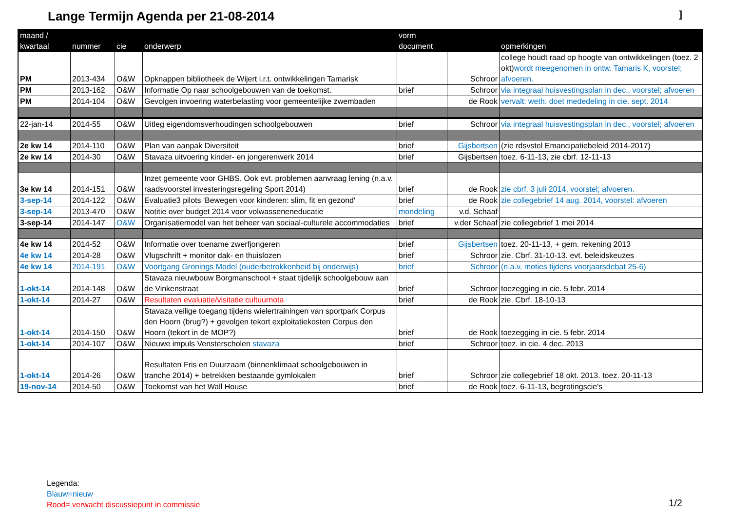Lange Termijn Agenda per 21-08-2014
]
| maand / kwartaal | nummer | cie | onderwerp | vorm document | | opmerkingen |
| --- | --- | --- | --- | --- | --- | --- |
| PM | 2013-434 | O&W | Opknappen bibliotheek de Wijert i.r.t. ontwikkelingen Tamarisk | | Schroor | college houdt raad op hoogte van ontwikkelingen (toez. 2 okt) wordt meegenomen in ontw. Tamaris K, voorstel; afvoeren. |
| PM | 2013-162 | O&W | Informatie Op naar schoolgebouwen van de toekomst. | brief | Schroor | via integraal huisvestingsplan in dec., voorstel; afvoeren |
| PM | 2014-104 | O&W | Gevolgen invoering waterbelasting voor gemeentelijke zwembaden | | de Rook | vervalt: weth. doet mededeling in cie. sept. 2014 |
| 22-jan-14 | 2014-55 | O&W | Uitleg eigendomsverhoudingen schoolgebouwen | brief | Schroor | via integraal huisvestingsplan in dec., voorstel; afvoeren |
| 2e kw 14 | 2014-110 | O&W | Plan van aanpak Diversiteit | brief | Gijsbertsen | (zie rdsvstel Emancipatiebeleid 2014-2017) |
| 2e kw 14 | 2014-30 | O&W | Stavaza uitvoering kinder- en jongerenwerk 2014 | brief | Gijsbertsen | toez. 6-11-13, zie cbrf. 12-11-13 |
| 3e kw 14 | 2014-151 | O&W | Inzet gemeente voor GHBS. Ook evt. problemen aanvraag lening (n.a.v. raadsvoorstel investeringsregeling Sport 2014) | brief | de Rook | zie cbrf. 3 juli 2014, voorstel; afvoeren. |
| 3-sep-14 | 2014-122 | O&W | Evaluatie3 pilots 'Bewegen voor kinderen: slim, fit en gezond' | brief | de Rook | zie collegebrief 14 aug. 2014, voorstel: afvoeren |
| 3-sep-14 | 2013-470 | O&W | Notitie over budget 2014 voor volwasseneneducatie | mondeling | v.d. Schaaf | |
| 3-sep-14 | 2014-147 | O&W | Organisatiemodel van het beheer van sociaal-culturele accommodaties | brief | v.der Schaaf | zie collegebrief 1 mei 2014 |
| 4e kw 14 | 2014-52 | O&W | Informatie over toename zwerfjongeren | brief | Gijsbertsen | toez. 20-11-13, + gem. rekening 2013 |
| 4e kw 14 | 2014-28 | O&W | Vlugschrift + monitor dak- en thuislozen | brief | Schroor | zie. Cbrf. 31-10-13. evt. beleidskeuzes |
| 4e kw 14 | 2014-191 | O&W | Voortgang Gronings Model (ouderbetrokkenheid bij onderwijs) | brief | Schroor | (n.a.v. moties tijdens voorjaarsdebat 25-6) |
| 1-okt-14 | 2014-148 | O&W | Stavaza nieuwbouw Borgmanschool + staat tijdelijk schoolgebouw aan de Vinkenstraat | brief | Schroor | toezegging in cie. 5 febr. 2014 |
| 1-okt-14 | 2014-27 | O&W | Resultaten evaluatie/visitatie cultuurnota | brief | de Rook | zie. Cbrf. 18-10-13 |
| 1-okt-14 | 2014-150 | O&W | Stavaza veilige toegang tijdens wielertrainingen van sportpark Corpus den Hoorn (brug?) + gevolgen tekort exploitatiekosten Corpus den Hoorn (tekort in de MOP?) | brief | de Rook | toezegging in cie. 5 febr. 2014 |
| 1-okt-14 | 2014-107 | O&W | Nieuwe impuls Vensterscholen stavaza | brief | Schroor | toez. in cie. 4 dec. 2013 |
| 1-okt-14 | 2014-26 | O&W | Resultaten Fris en Duurzaam (binnenklimaat schoolgebouwen in tranche 2014) + betrekken bestaande gymlokalen | brief | Schroor | zie collegebrief 18 okt. 2013. toez. 20-11-13 |
| 19-nov-14 | 2014-50 | O&W | Toekomst van het Wall House | brief | de Rook | toez. 6-11-13, begrotingscie's |
Legenda:
Blauw=nieuw
Rood= verwacht discussiepunt in commissie
1/2